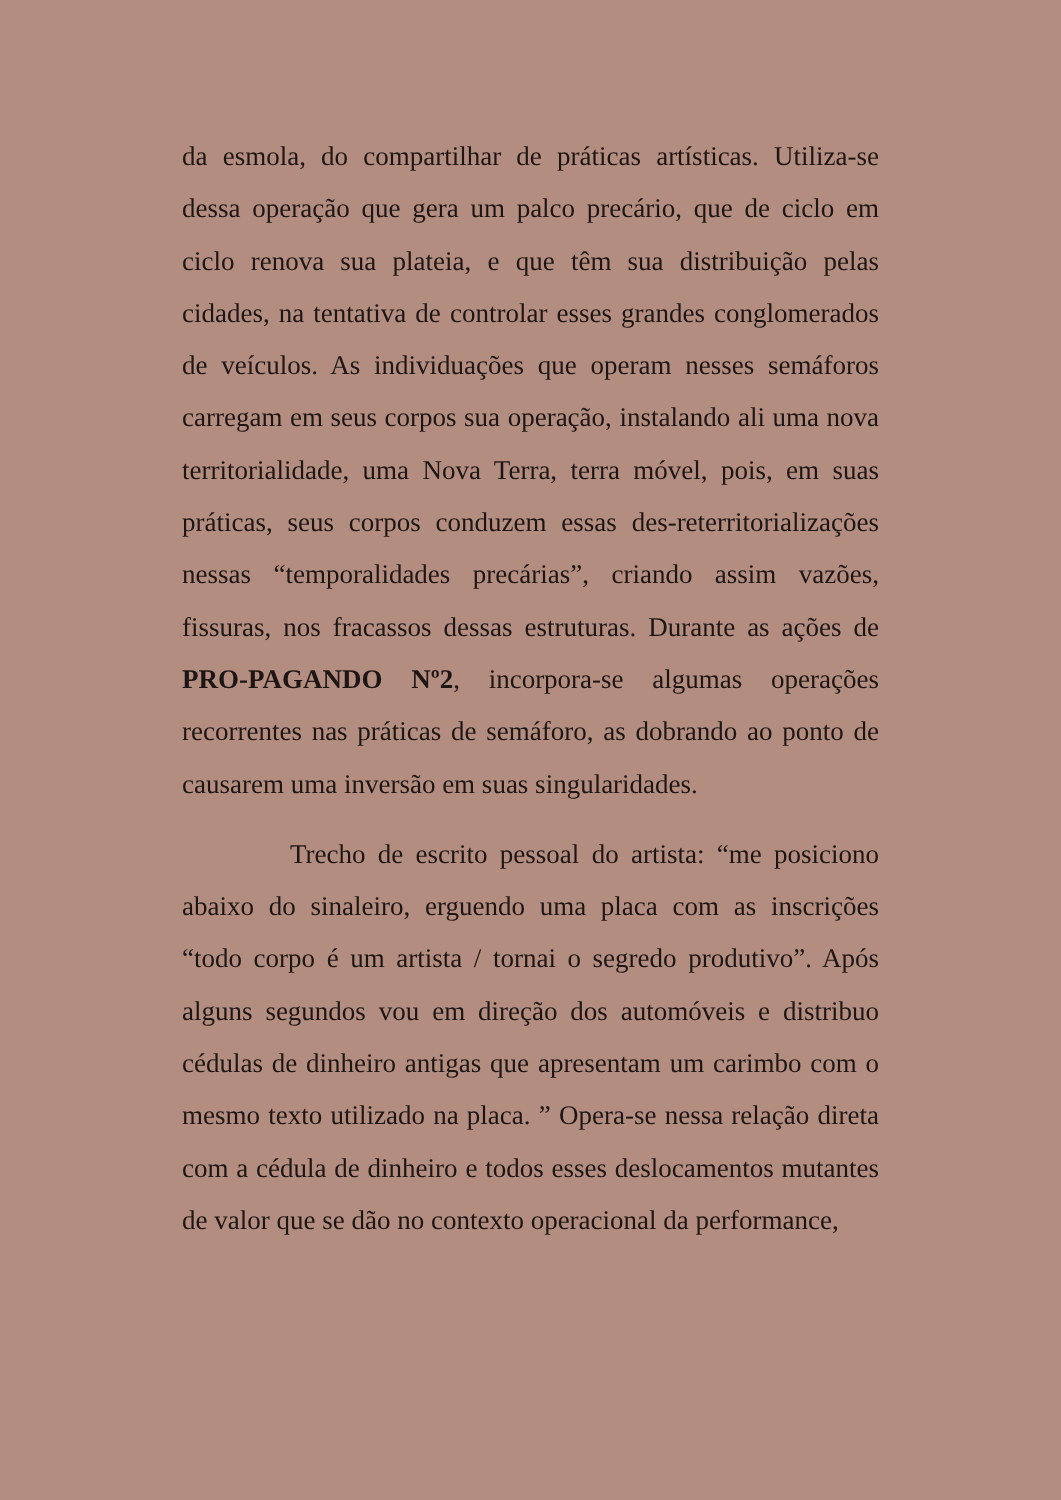da esmola, do compartilhar de práticas artísticas. Utiliza-se dessa operação que gera um palco precário, que de ciclo em ciclo renova sua plateia, e que têm sua distribuição pelas cidades, na tentativa de controlar esses grandes conglomerados de veículos. As individuações que operam nesses semáforos carregam em seus corpos sua operação, instalando ali uma nova territorialidade, uma Nova Terra, terra móvel, pois, em suas práticas, seus corpos conduzem essas des-reterritorializações nessas “temporalidades precárias”, criando assim vazões, fissuras, nos fracassos dessas estruturas. Durante as ações de PRO-PAGANDO Nº2, incorpora-se algumas operações recorrentes nas práticas de semáforo, as dobrando ao ponto de causarem uma inversão em suas singularidades.
Trecho de escrito pessoal do artista: “me posiciono abaixo do sinaleiro, erguendo uma placa com as inscrições “todo corpo é um artista / tornai o segredo produtivo”. Após alguns segundos vou em direção dos automóveis e distribuo cédulas de dinheiro antigas que apresentam um carimbo com o mesmo texto utilizado na placa. ” Opera-se nessa relação direta com a cédula de dinheiro e todos esses deslocamentos mutantes de valor que se dão no contexto operacional da performance,